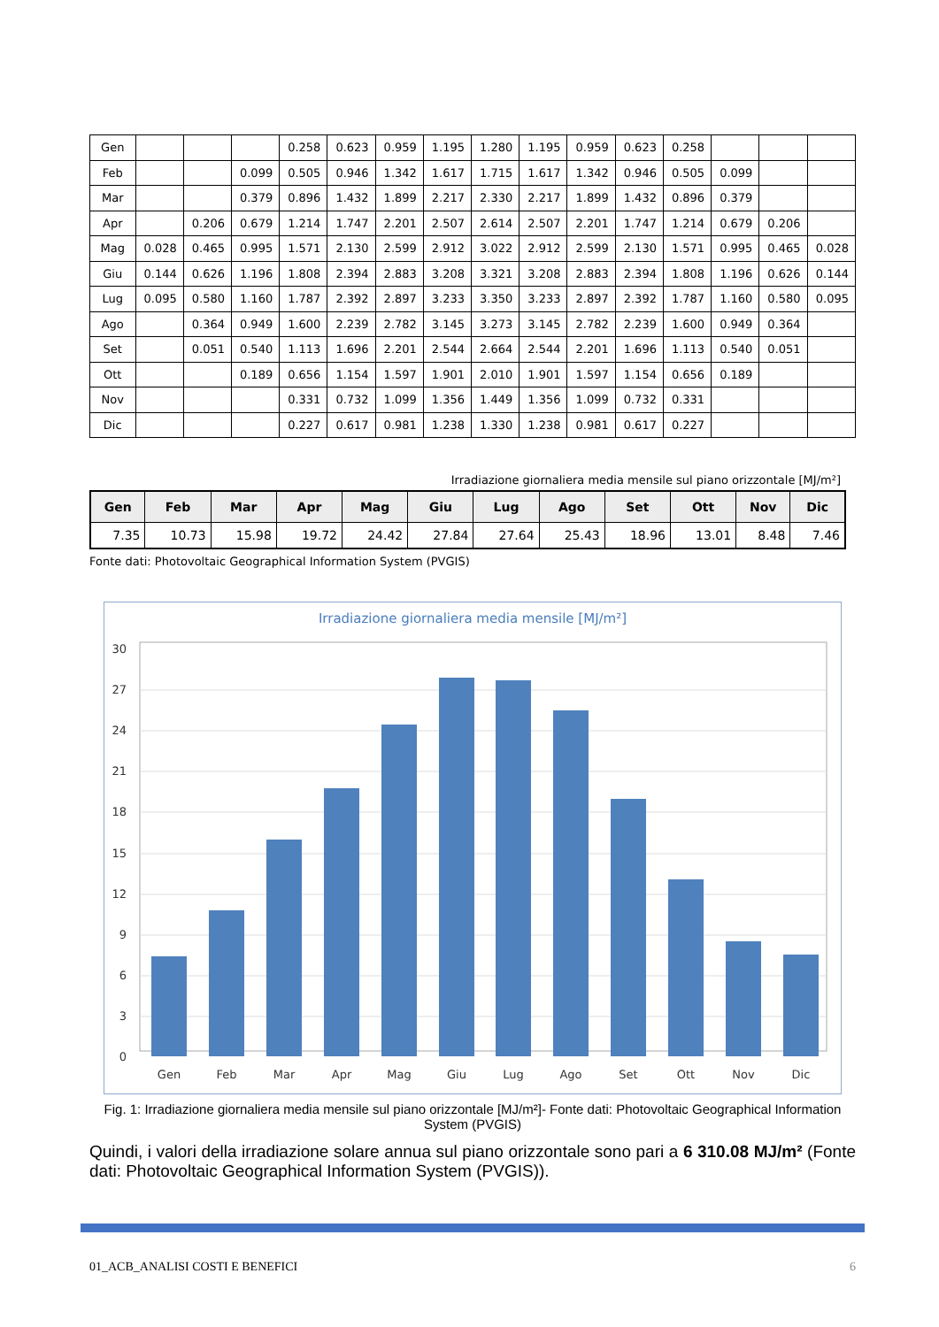| Gen | | | | 0.258 | 0.623 | 0.959 | 1.195 | 1.280 | 1.195 | 0.959 | 0.623 | 0.258 | | | |
| Feb | | | 0.099 | 0.505 | 0.946 | 1.342 | 1.617 | 1.715 | 1.617 | 1.342 | 0.946 | 0.505 | 0.099 | | |
| Mar | | | 0.379 | 0.896 | 1.432 | 1.899 | 2.217 | 2.330 | 2.217 | 1.899 | 1.432 | 0.896 | 0.379 | | |
| Apr | | 0.206 | 0.679 | 1.214 | 1.747 | 2.201 | 2.507 | 2.614 | 2.507 | 2.201 | 1.747 | 1.214 | 0.679 | 0.206 | |
| Mag | 0.028 | 0.465 | 0.995 | 1.571 | 2.130 | 2.599 | 2.912 | 3.022 | 2.912 | 2.599 | 2.130 | 1.571 | 0.995 | 0.465 | 0.028 |
| Giu | 0.144 | 0.626 | 1.196 | 1.808 | 2.394 | 2.883 | 3.208 | 3.321 | 3.208 | 2.883 | 2.394 | 1.808 | 1.196 | 0.626 | 0.144 |
| Lug | 0.095 | 0.580 | 1.160 | 1.787 | 2.392 | 2.897 | 3.233 | 3.350 | 3.233 | 2.897 | 2.392 | 1.787 | 1.160 | 0.580 | 0.095 |
| Ago | | 0.364 | 0.949 | 1.600 | 2.239 | 2.782 | 3.145 | 3.273 | 3.145 | 2.782 | 2.239 | 1.600 | 0.949 | 0.364 | |
| Set | | 0.051 | 0.540 | 1.113 | 1.696 | 2.201 | 2.544 | 2.664 | 2.544 | 2.201 | 1.696 | 1.113 | 0.540 | 0.051 | |
| Ott | | | 0.189 | 0.656 | 1.154 | 1.597 | 1.901 | 2.010 | 1.901 | 1.597 | 1.154 | 0.656 | 0.189 | | |
| Nov | | | | 0.331 | 0.732 | 1.099 | 1.356 | 1.449 | 1.356 | 1.099 | 0.732 | 0.331 | | | |
| Dic | | | | 0.227 | 0.617 | 0.981 | 1.238 | 1.330 | 1.238 | 0.981 | 0.617 | 0.227 | | | |
Irradiazione giornaliera media mensile sul piano orizzontale [MJ/m²]
| Gen | Feb | Mar | Apr | Mag | Giu | Lug | Ago | Set | Ott | Nov | Dic |
| --- | --- | --- | --- | --- | --- | --- | --- | --- | --- | --- | --- |
| 7.35 | 10.73 | 15.98 | 19.72 | 24.42 | 27.84 | 27.64 | 25.43 | 18.96 | 13.01 | 8.48 | 7.46 |
Fonte dati: Photovoltaic Geographical Information System (PVGIS)
Irradiazione giornaliera media mensile [MJ/m²]
30
27
24
21
18
15
12
9
6
3
0
Gen
Feb
Mar
Apr
Mag
Giu
Lug
Ago
Set
Ott
Nov
Dic
Fig. 1: Irradiazione giornaliera media mensile sul piano orizzontale [MJ/m²]- Fonte dati: Photovoltaic Geographical Information System (PVGIS)
Quindi, i valori della irradiazione solare annua sul piano orizzontale sono pari a 6 310.08 MJ/m² (Fonte dati: Photovoltaic Geographical Information System (PVGIS)).
01_ACB_ANALISI COSTI E BENEFICI 6